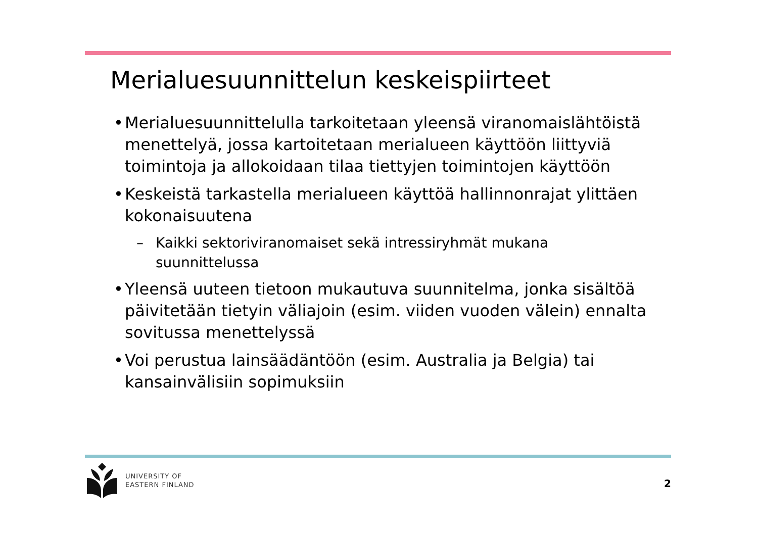Merialuesuunnittelun keskeispiirteet
• Merialuesuunnittelulla tarkoitetaan yleensä viranomaislähtöistä menettelyä, jossa kartoitetaan merialueen käyttöön liittyviä toimintoja ja allokoidaan tilaa tiettyjen toimintojen käyttöön
• Keskeistä tarkastella merialueen käyttöä hallinnonrajat ylittäen kokonaisuutena
– Kaikki sektoriviranomaiset sekä intressiryhmät mukana suunnittelussa
• Yleensä uuteen tietoon mukautuva suunnitelma, jonka sisältöä päivitetään tietyin väliajoin (esim. viiden vuoden välein) ennalta sovitussa menettelyssä
• Voi perustua lainsäädäntöön (esim. Australia ja Belgia) tai kansainvälisiin sopimuksiin
UNIVERSITY OF
EASTERN FINLAND
2